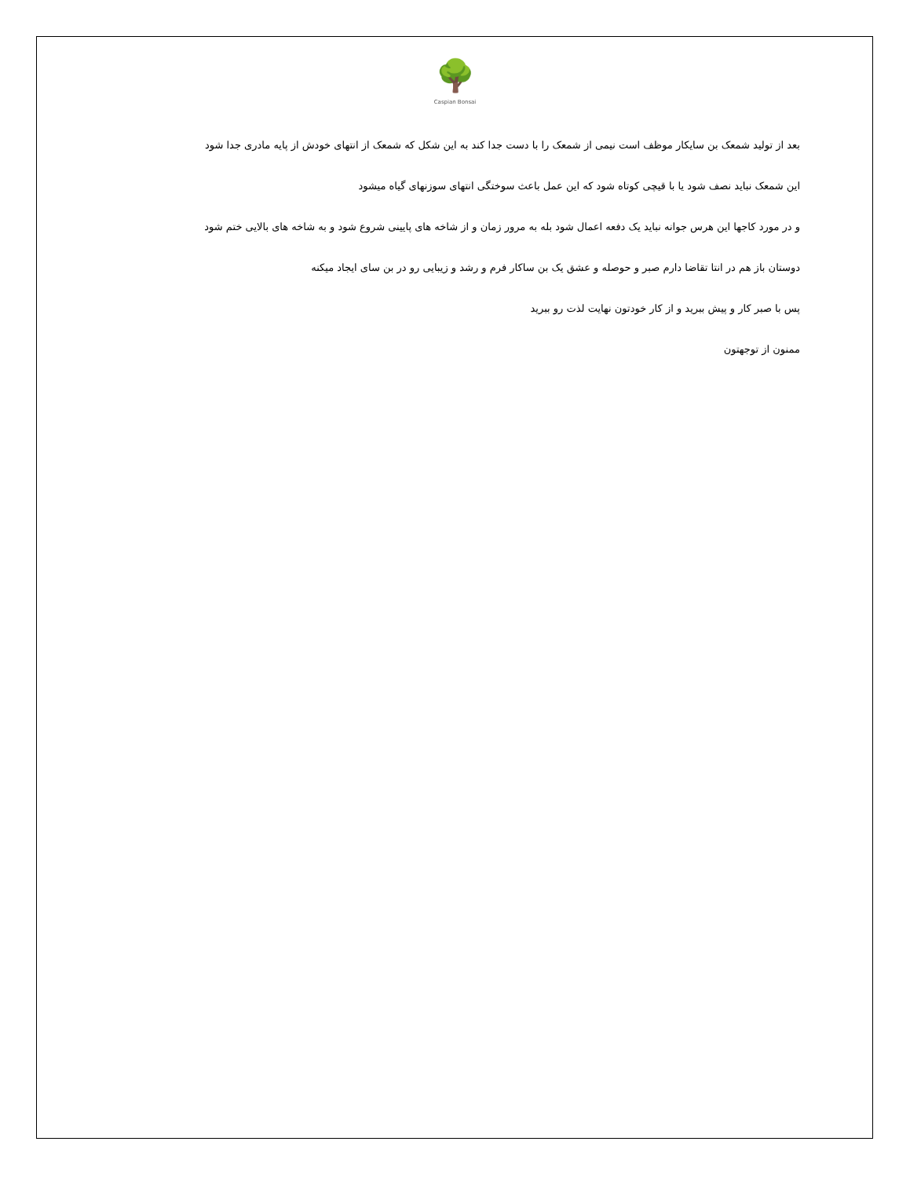🌳
Caspian Bonsai
بعد از تولید شمعک بن سایکار موظف است نیمی از شمعک را با دست جدا کند به این شکل که شمعک از انتهای خودش از پایه مادری جدا شود
این شمعک نباید نصف شود یا با قیچی کوتاه شود که این عمل باعث سوختگی انتهای سوزنهای گیاه میشود
و در مورد کاجها این هرس جوانه نباید یک دفعه اعمال شود بله به مرور زمان و از شاخه های پایینی شروع شود و به شاخه های بالایی ختم شود
دوستان باز هم در انتا تقاضا دارم صبر و حوصله و عشق یک بن ساکار فرم و رشد و زیبایی رو در بن سای ایجاد میکنه
پس با صبر کار و پیش ببرید و از کار خودتون نهایت لذت رو ببرید
ممنون از توجهتون